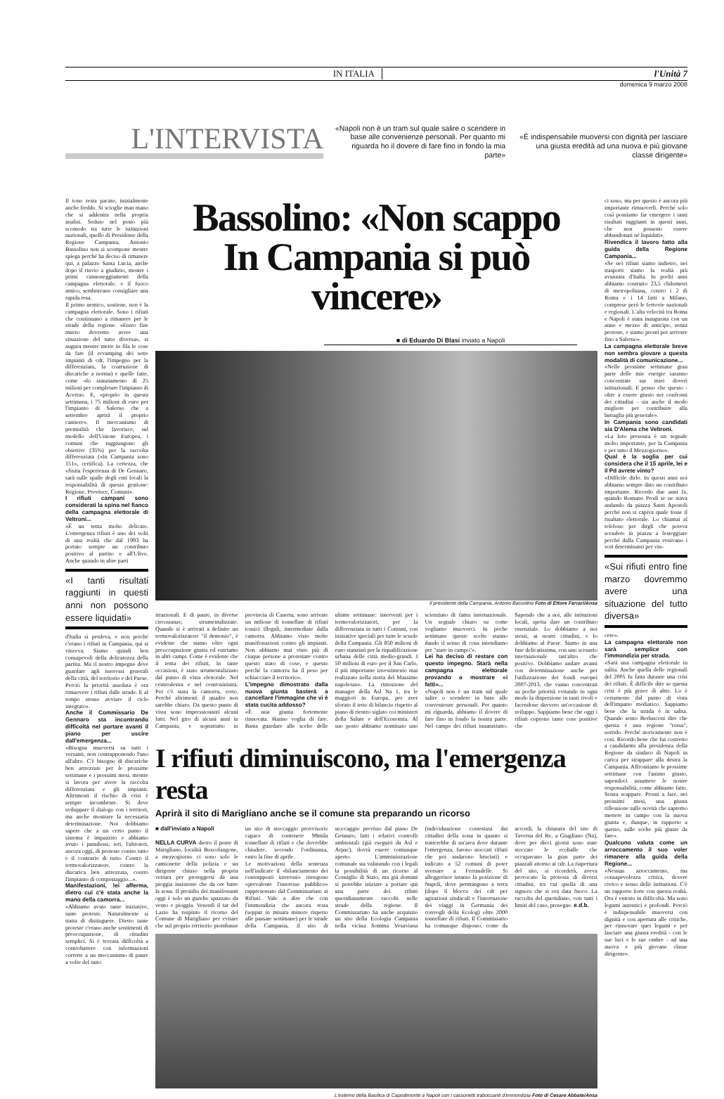IN ITALIA l'Unità 7
domenica 9 marzo 2008
L'INTERVISTA
«Napoli non è un tram sul quale salire o scendere in base alle convenienze personali. Per quanto mi riguarda ho il dovere di fare fino in fondo la mia parte»
«È indispensabile muoversi con dignità per lasciare una giusta eredità ad una nuova e più giovane classe dirigente»
Il tono resta pacato, inizialmente anche freddo. Si scioglie man mano che si addentra nella propria analisi. Seduto nel posto più scomodo tra tutte le istituzioni nazionali, quello di Presidente della Regione Campania, Antonio Bassolino non si scompone mentre spiega perché ha deciso di rimanere qui, a palazzo Santa Lucia, anche dopo il rinvio a giudizio, mentre i primi cannoneggiamenti della campagna elettorale, e il fuoco amico, sembravano consigliare una rapida resa.
Il primo nemico, sostiene, non è la campagna elettorale. Sono i rifiuti che continuano a rimanere per le strade della regione. «Entro fine marzo dovremo avere una situazione del tutto diversa», si augura mentre mette in fila le cose da fare (il revamping dei sette impianti di cdr, l'impegno per la differenziata, la costruzione di discariche a norma) e quelle fatte, come «lo stanziamento di 25 milioni per completare l'impianto di Acerra». E, «proprio in questa settimana, i 75 milioni di euro per l'impianto di Salerno che a settembre aprirà il proprio cantiere». Il meccanismo di premialità che favorisce, sul modello dell'Unione Europea, i comuni che raggiungono gli obiettivi (35%) per la raccolta differenziata («In Campania sono 151», certifica). La certezza, che «finita l'esperienza di De Gennaro, sarà sulle spalle degli enti locali la responsabilità di questa gestione: Regione, Province, Comuni».
I rifiuti campani sono considerati la spina nel fianco della campagna elettorale di Veltroni...
«È un tema molto delicato. L'emergenza rifiuti è uno dei volti di una realtà che dal 1993 ha portato sempre un contributo positivo al partito e all'Ulivo. Anche quando in altre parti
«I tanti risultati raggiunti in questi anni non possono essere liquidati»
d'Italia si perdeva, e non perché c'erano i rifiuti in Campania, qui si vinceva. Siamo quindi ben consapevoli della delicatezza della partita. Ma il nostro impegno deve guardare agli interessi generali della città, del territorio e del Paese. Perciò la priorità assoluta è ora rimuovere i rifiuti dalle strade. E al tempo stesso avviare il ciclo integrato».
Anche il Commissario De Gennaro sta incontrando difficoltà nel portare avanti il piano per uscire dall'emergenza...
«Bisogna muoversi su tutti i versanti, non contrapponendo l'uno all'altro. C'è bisogno di discariche ben attrezzate per le prossime settimane e i prossimi mesi, mentre si lavora per avere la raccolta differenziata e gli impianti. Altrimenti il rischio di crisi è sempre incombente. Si deve sviluppare il dialogo con i territori, ma anche mostrare la necessaria determinazione. Noi dobbiamo sapere che a un certo punto il sistema è impazzito e abbiamo avuto i paradossi, ieri, l'altroieri, ancora oggi, di proteste contro tutto e il contrario di tutto. Contro il termovalorizzatore, contro la discarica ben attrezzata, contro l'impianto di compostaggio...».
Manifestazioni, lei afferma, dietro cui c'è stata anche la mano della camorra...
«Abbiamo avuto tante iniziative, tante proteste. Naturalmente si tratta di distinguere. Dietro tante proteste c'erano anche sentimenti di preoccupazione, di cittadini semplici. Si è trovata difficoltà a controbattere con informazioni corrette a un meccanismo di paure a volte del tutto
Bassolino: «Non scappo
In Campania si può vincere»
■ di Eduardo Di Blasi inviato a Napoli
Il presidente della Campania, Antonio Bassolino Foto di Ettore Ferrari/Ansa
irrazionali. E di paure, in diverse circostanze, strumentalizzate. Quando si è arrivati a definire un termovalorizzatore "il demonio", è evidente che siamo oltre ogni preoccupazione giusta ed entriamo in altri campi. Come è evidente che il tema dei rifiuti, in tante occasioni, è stato strumentalizzato dal punto di vista elettorale. Nel centrodestra e nel centrosinistra. Poi c'è stata la camorra, certo. Perché altrimenti il quadro non sarebbe chiaro. Da questo punto di vista sono impressionanti alcuni fatti. Nel giro di alcuni anni in Campania, e soprattutto in provincia di Caserta, sono arrivate un milione di tonnellate di rifiuti tossici illegali, intermediate dalla camorra. Abbiamo visto molte manifestazioni contro gli impianti. Non abbiamo mai visto più di cinque persone a protestare contro questo stato di cose, e questo perché la camorra ha il peso per schiacciare il territorio».
L'impegno dimostrato dalla nuova giunta basterà a cancellare l'immagine che vi è stata cucita addosso?
«È una giunta fortemente rinnovata. Hanno voglia di fare. Basta guardare alle scelte delle ultime settimane: interventi per i termovalorizzatori, per la differenziata in tutti i Comuni, con iniziative speciali per tutte le scuole della Campania. Gli 850 milioni di euro stanziati per la riqualificazione urbana delle città medio-grandi. I 50 milioni di euro per il San Carlo, il più importante investimento mai realizzato nella storia del Massimo napoletano. La rimozione del manager della Asl Na 1, tra le maggiori in Europa, per aver sforato il tetto di bilancio rispetto al piano di rientro siglato coi ministeri della Salute e dell'Economia. Al suo posto abbiamo nominato uno scienziato di fama internazionale. Un segnale chiaro su come vogliamo muoverci. In poche settimane queste scelte stanno dando il senso di cosa intendiamo per "stare in campo"».
Lei ha deciso di restare con questo impegno. Starà nella campagna elettorale provando a mostrare «i fatti»...
«Napoli non è un tram sul quale salire o scendere in base alle convenienze personali. Per quanto mi riguarda, abbiamo il dovere di fare fino in fondo la nostra parte. Nel campo dei rifiuti innanzitutto. Sapendo che a noi, alle istituzioni locali, spetta dare un contributo essenziale. Lo dobbiamo a noi stessi, ai nostri cittadini, e lo dobbiamo al Paese. Siamo in una fase delicatissima, con uno scenario internazionale tutt'altro che positivo. Dobbiamo andare avanti con determinazione anche per l'utilizzazione dei fondi europei 2007-2013, che vanno concentrati su poche priorità evitando in ogni modo la dispersione in tanti rivoli e facendone davvero un'occasione di sviluppo. Sappiamo bene che oggi i rifiuti coprono tante cose positive che
I rifiuti diminuiscono, ma l'emergenza resta
Aprirà il sito di Marigliano anche se il comune sta preparando un ricorso
■ dall'inviato a Napoli
NELLA CURVA dietro il ponte di Marigliano, località Boscofangone, a mezzogiorno ci sono solo le camionette della polizia e un dirigente chiuso nella propria vettura per proteggersi da una pioggia insistente che da ore batte la zona. Il presidio dei manifestanti oggi è solo un gazebo spazzato da vento e pioggia. Venerdì il tar del Lazio ha respinto il ricorso del Comune di Marigliano per evitare che sul proprio territorio piombasse un sito di stoccaggio provvisorio capace di contenere 98mila tonnellate di rifiuti e che dovrebbe chiudere, secondo l'ordinanza, entro la fine di aprile.
Le motivazioni della sentenza nell'indicare il «bilanciamento dei contrapposti interessi» ritengono «prevalente l'interesse pubblico» rappresentato dal Commissariato ai Rifiuti. Vale a dire che con l'immondizia che ancora resta (seppur in misura minore rispetto alle passate settimane) per le strade della Campania, il sito di stoccaggio previsto dal piano De Gennaro, fatti i relativi controlli ambientali (già eseguiti da Asl e Arpac), dovrà essere comunque aperto. L'amministrazione comunale sta valutando con i legali la possibilità di un ricorso al Consiglio di Stato, ma già domani si potrebbe iniziare a portare qui una parte dei rifiuti quotidianamente raccolti nelle strade della regione. Il Commissariato ha anche acquisito un sito della Ecologia Campania nella vicina Somma Vesuviana (individuazione contestata dai cittadini della zona in quanto si tratterebbe di un'area dove durante l'emergenza, furono stoccati rifiuti che poi andarono bruciati) e indicato a 52 comuni di poter sversare a Ferrandelle. Si alleggerisce intanto la posizione di Napoli, dove permangono a terra (dopo il blocco dei cdr per agitazioni sindacali e l'interruzione dei viaggi in Germania dei convogli della Ecolog) oltre 2000 tonnellate di rifiuti. Il Commissario ha comunque disposto, come da accordi, la chiusura del sito di Taverna del Re, a Giugliano (Na), dove per dieci giorni sono state stoccate le ecoballe che occupavano la gran parte dei piazzali attorno ai cdr. La riapertura del sito, si ricorderà, aveva provocato la protesta di diversi cittadini, tra cui quella di una signora che si era data fuoco. La raccolta del quotidiano, con tutti i limiti del caso, prosegue. e.d.b.
L'esterno della Basilica di Capodimonte a Napoli con i cassonetti traboccanti d'immondizia Foto di Cesare Abbate/Ansa
ci sono, ma per questo è ancora più importante rimuoverli. Perché solo così possiamo far emergere i tanti risultati raggiunti in questi anni, che non possono essere abbandonati né liquidati».
Rivendica il lavoro fatto alla guida della Regione Campania...
«Se nei rifiuti siamo indietro, nei trasporti siamo la realtà più avanzata d'Italia. In pochi anni abbiamo costruito 23,5 chilometri di metropolitana, contro i 2 di Roma e i 14 fatti a Milano, comprese però le ferrovie nazionali e regionali. L'alta velocità tra Roma e Napoli è stata inaugurata con un anno e mezzo di anticipo, senza proteste, e siamo pronti per arrivare fino a Salerno».
La campagna elettorale breve non sembra giovare a questa modalità di comunicazione...
«Nelle prossime settimane gran parte delle mie energie saranno concentrate sui miei doveri istituzionali. E penso che questo - oltre a essere giusto nei confronti dei cittadini - sia anche il modo migliore per contribuire alla battaglia più generale».
In Campania sono candidati sia D'Alema che Veltroni.
«La loro presenza è un segnale molto importante, per la Campania e per tutto il Mezzogiorno».
Qual è la soglia per cui considera che il 15 aprile, lei e il Pd avrete vinto?
«Difficile dirlo. In questi anni noi abbiamo sempre dato un contributo importante. Ricordo due anni fa, quando Romano Prodi se ne stava andando da piazza Santi Apostoli perché non si capiva quale fosse il risultato elettorale. Lo chiamai al telefono per dirgli che poteva scendere in piazza a festeggiare perché dalla Campania venivano i voti determinanti per vin-
«Sui rifiuti entro fine marzo dovremmo avere una situazione del tutto diversa»
cere».
La campagna elettorale non sarà semplice con l'immondizia per strada.
«Sarà una campagna elettorale in salita. Anche quella delle regionali del 2005 fu fatta durante una crisi dei rifiuti. È difficile dire se questa crisi è più grave di altre. Lo è certamente dal punto di vista dell'impatto mediatico. Sappiamo bene che la strada è in salita. Quando sento Berlusconi dire che questa è una regione "rossa", sorrido. Perché storicamente non è così. Ricordo bene che fui costretto a candidarmi alla presidenza della Regione da sindaco di Napoli in carica per strappare alla destra la Campania. Affrontiamo le prossime settimane con l'animo giusto, sapendoci assumere le nostre responsabilità, come abbiamo fatto. Senza scappare. Pronti a fare, nei prossimi mesi, una giusta riflessione sulle novità che sapremo mettere in campo con la nuova giunta e, dunque, in rapporto a questo, sulle scelte più giuste da fare».
Qualcuno valuta come un arroccamento il suo voler rimanere alla guida della Regione...
«Nessun arroccamento, ma consapevolezza critica, dovere civico e senso delle istituzioni. C'è un rapporto forte con questa realtà. Ora è entrato in difficoltà. Ma sono legami autentici e profondi. Perciò è indispensabile muoversi con dignità e con apertura alle critiche, per rinnovare quei legami e per lasciare una giusta eredità - con le sue luci e le sue ombre - ad una nuova e più giovane classe dirigente».